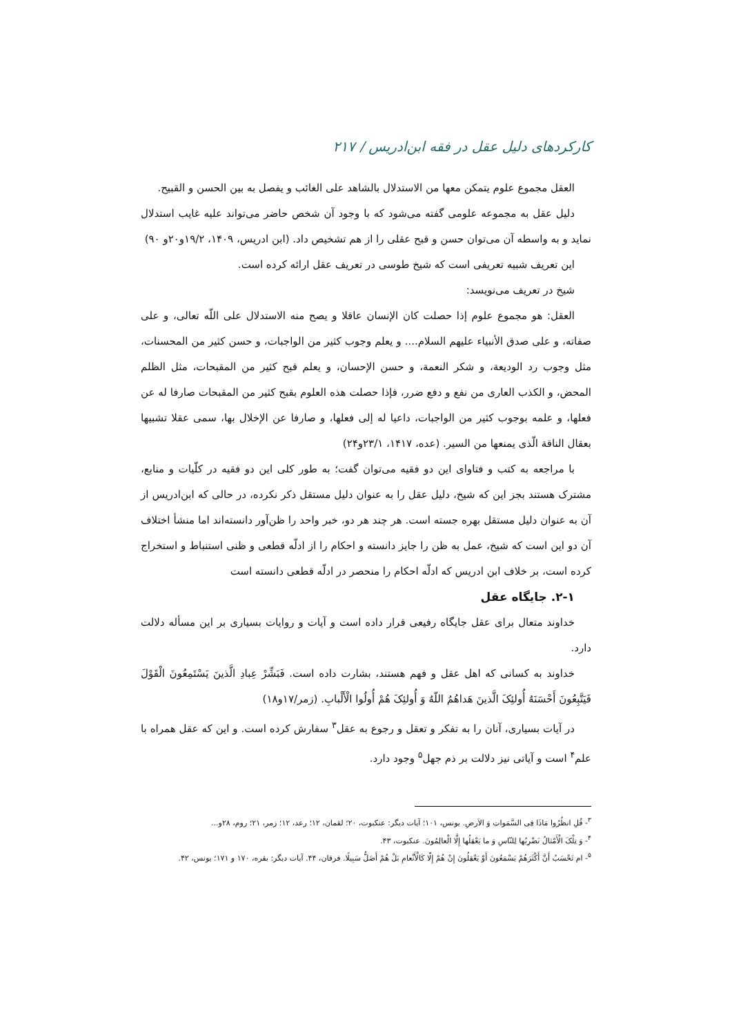کارکردهای دلیل عقل در فقه ابن‌ادریس / ۲۱۷
العقل مجموع علوم یتمکن معها من الاستدلال بالشاهد علی الغائب و یفصل به بین الحسن و القبیح.
دلیل عقل به مجموعه علومی گفته می‌شود که با وجود آن شخص حاضر می‌تواند علیه غایب استدلال نماید و به واسطه آن می‌توان حسن و قبح عقلی را از هم تشخیص داد. (ابن ادریس، ۱۴۰۹، ۱۹/۲و۲۰و ۹۰)
این تعریف شبیه تعریفی است که شیخ طوسی در تعریف عقل ارائه کرده است.
شیخ در تعریف می‌نویسد:
العقل: هو مجموع علوم إذا حصلت کان الإنسان عاقلا و یصح منه الاستدلال علی اللّه تعالی، و علی صفاته، و علی صدق الأنبیاء علیهم السلام.... و یعلم وجوب کثیر من الواجبات، و حسن کثیر من المحسنات، مثل وجوب رد الودیعة، و شکر النعمة، و حسن الإحسان، و یعلم قبح کثیر من المقبحات، مثل الظلم المحض، و الکذب العاری من نفع و دفع ضرر، فإذا حصلت هذه العلوم بقبح کثیر من المقبحات صارفا له عن فعلها، و علمه بوجوب کثیر من الواجبات، داعیا له إلی فعلها، و صارفا عن الإخلال بها، سمی عقلا تشبیها بعقال الناقة الّذی یمنعها من السیر. (عده، ۱۴۱۷، ۲۳/۱و۲۴)
با مراجعه به کتب و فتاوای این دو فقیه می‌توان گفت؛ به طور کلی این دو فقیه در کلّیات و منابع، مشترک هستند بجز این که شیخ، دلیل عقل را به عنوان دلیل مستقل ذکر نکرده، در حالی که ابن‌ادریس از آن به عنوان دلیل مستقل بهره جسته است. هر چند هر دو، خبر واحد را ظن‌آور دانسته‌اند اما منشأ اختلاف آن دو این است که شیخ، عمل به ظن را جایز دانسته و احکام را از ادلّه قطعی و ظنی استنباط و استخراج کرده است، بر خلاف ابن ادریس که ادلّه احکام را منحصر در ادلّه قطعی دانسته است
۲-۱. جایگاه عقل
خداوند متعال برای عقل جایگاه رفیعی قرار داده است و آیات و روایات بسیاری بر این مسأله دلالت دارد.
خداوند به کسانی که اهل عقل و فهم هستند، بشارت داده است. فَبَشِّرْ عِبادِ الَّذینَ یَسْتَمِعُونَ الْقَوْلَ فَیَتَّبِعُونَ أَحْسَنَهُ أُولئِکَ الَّذینَ هَداهُمُ اللّهُ وَ أُولئِکَ هُمْ أُولُوا الْأَلْبابِ. (زمر/۱۷و۱۸)
در آیات بسیاری، آنان را به تفکر و تعقل و رجوع به عقل<sup>۳</sup> سفارش کرده است. و این که عقل همراه با علم<sup>۴</sup> است و آیاتی نیز دلالت بر ذم جهل<sup>۵</sup> وجود دارد.
<sup>۳</sup>- قُلِ انظُرُوا مَاذَا فِی السَّمَواتِ وَ الاَرضِ. یونس، ۱۰۱؛ آیات دیگر: عنکبوت، ۲۰؛ لقمان، ۱۲؛ رعد، ۱۲؛ زمر، ۲۱؛ روم، ۲۸و...
<sup>۴</sup>- وَ تِلْکَ الْأَمْثالُ نَضْرِبُها لِلنّاسِ وَ ما یَعْقِلُها إِلَّا الْعالِمُونَ. عنکبوت، ۴۳.
<sup>۵</sup>- ام تَحْسَبُ أَنَّ أَکْثَرَهُمْ یَسْمَعُونَ أَوْ یَعْقِلُونَ إِنْ هُمْ إِلّا کَالْأَنْعامِ بَلْ هُمْ أَضَلُّ سَبِیلًا. فرقان، ۴۴. آیات دیگر: بقره، ۱۷۰ و ۱۷۱؛ یونس، ۴۲.